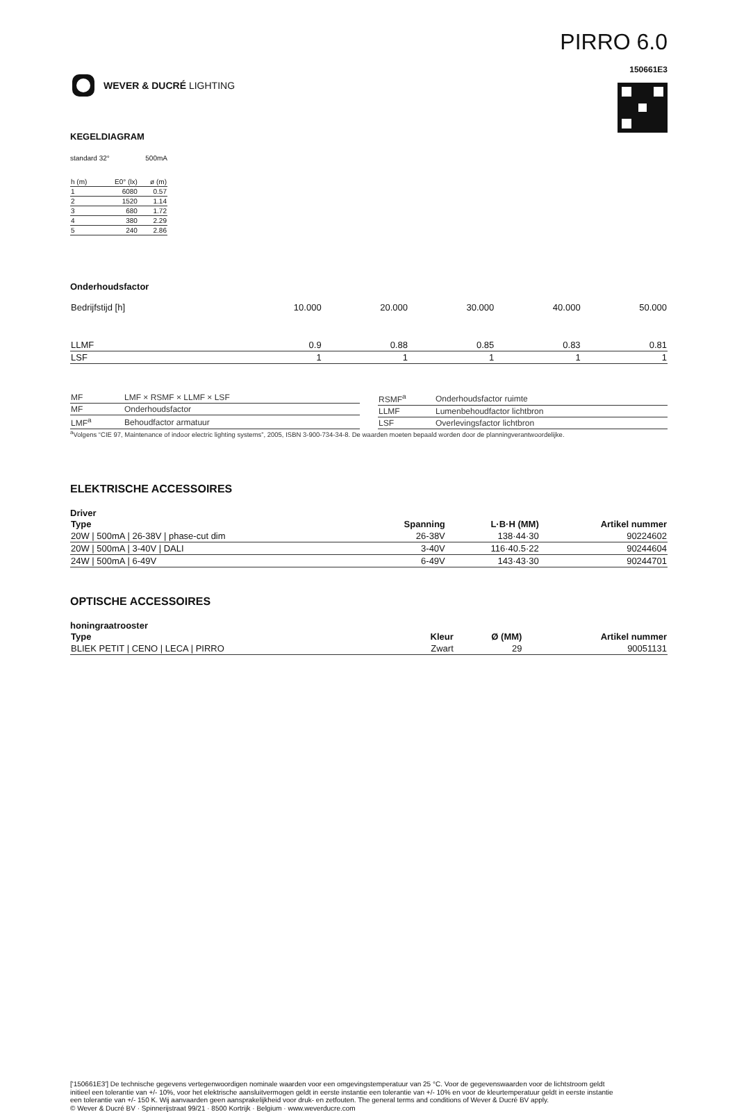WEVER & DUCRÉ LIGHTING
PIRRO 6.0
150661E3
KEGELDIAGRAM
standard 32° 500mA
| h (m) | E0° (lx) | ø (m) |
| 1 | 6080 | 0.57 |
| 2 | 1520 | 1.14 |
| 3 | 680 | 1.72 |
| 4 | 380 | 2.29 |
| 5 | 240 | 2.86 |
Onderhoudsfactor
| Bedrijfstijd [h] | 10.000 | 20.000 | 30.000 | 40.000 | 50.000 |
| LLMF | 0.9 | 0.88 | 0.85 | 0.83 | 0.81 |
| LSF | 1 | 1 | 1 | 1 | 1 |
| MF | LMF × RSMF × LLMF × LSF |
| MF | Onderhoudsfactor |
| LMF<sup>a</sup> | Behoudfactor armatuur |
| RSMF<sup>a</sup> | Onderhoudsfactor ruimte |
| LLMF | Lumenbehoudfactor lichtbron |
| LSF | Overlevingsfactor lichtbron |
<sup>a</sup> Volgens “CIE 97, Maintenance of indoor electric lighting systems”, 2005, ISBN 3-900-734-34-8. De waarden moeten bepaald worden door de planningverantwoordelijke.
ELEKTRISCHE ACCESSOIRES
Driver
| Type | Spanning | L·B·H (MM) | Artikel nummer |
| --- | --- | --- | --- |
| 20W / 500mA / 26-38V / phase-cut dim | 26-38V | 138·44·30 | 90224602 |
| 20W / 500mA / 3-40V / DALI | 3-40V | 116·40.5·22 | 90244604 |
| 24W / 500mA / 6-49V | 6-49V | 143·43·30 | 90244701 |
OPTISCHE ACCESSOIRES
honingraatrooster
| Type | Kleur | Ø (MM) | Artikel nummer |
| --- | --- | --- | --- |
| BLIEK PETIT / CENO / LECA / PIRRO | Zwart | 29 | 90051131 |
['150661E3'] De technische gegevens vertegenwoordigen nominale waarden voor een omgevingstemperatuur van 25 °C. Voor de gegevenswaarden voor de lichtstroom geldt initieel een tolerantie van +/- 10%, voor het elektrische aansluitvermogen geldt in eerste instantie een tolerantie van +/- 10% en voor de kleurtemperatuur geldt in eerste instantie een tolerantie van +/- 150 K. Wij aanvaarden geen aansprakelijkheid voor druk- en zetfouten. The general terms and conditions of Wever & Ducré BV apply.
© Wever & Ducré BV · Spinnerijstraat 99/21 · 8500 Kortrijk · Belgium · www.weverducre.com